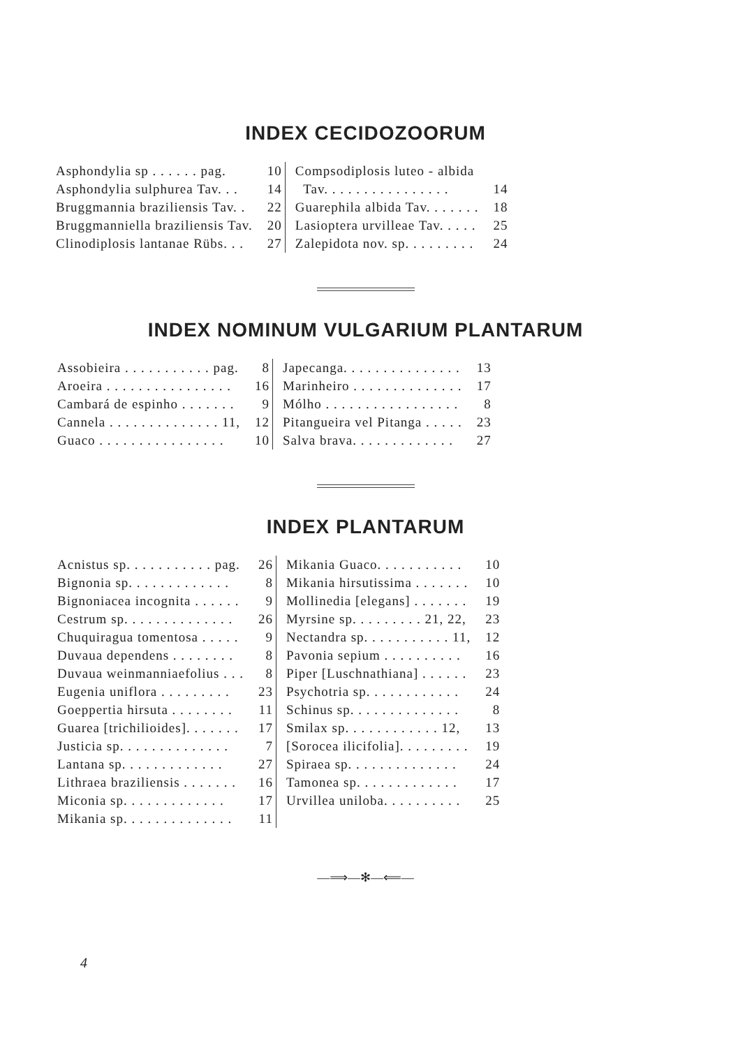INDEX CECIDOZOORUM
| Asphondylia sp . . . . . . pag. | 10 | | Compsodiplosis luteo - albida | |
| Asphondylia sulphurea Tav. . . | 14 | | Tav. . . . . . . . . . . . . . . . | 14 |
| Bruggmannia braziliensis Tav. . | 22 | | Guarephila albida Tav. . . . . . . | 18 |
| Bruggmanniella braziliensis Tav. | 20 | | Lasioptera urvilleae Tav. . . . . | 25 |
| Clinodiplosis lantanae Rübs. . . | 27 | | Zalepidota nov. sp. . . . . . . . . | 24 |
INDEX NOMINUM VULGARIUM PLANTARUM
| Assobieira . . . . . . . . . . . pag. | 8 | | Japecanga. . . . . . . . . . . . . . . | 13 |
| Aroeira . . . . . . . . . . . . . . . . | 16 | | Marinheiro . . . . . . . . . . . . . . | 17 |
| Cambará de espinho . . . . . . . | 9 | | Mólho . . . . . . . . . . . . . . . . . | 8 |
| Cannela . . . . . . . . . . . . . . 11, | 12 | | Pitangueira vel Pitanga . . . . . | 23 |
| Guaco . . . . . . . . . . . . . . . . | 10 | | Salva brava. . . . . . . . . . . . . | 27 |
INDEX PLANTARUM
| Acnistus sp. . . . . . . . . . . pag. | 26 | | Mikania Guaco. . . . . . . . . . . | 10 |
| Bignonia sp. . . . . . . . . . . . . | 8 | | Mikania hirsutissima . . . . . . . | 10 |
| Bignoniacea incognita . . . . . . | 9 | | Mollinedia [elegans] . . . . . . . | 19 |
| Cestrum sp. . . . . . . . . . . . . . | 26 | | Myrsine sp. . . . . . . . . 21, 22, | 23 |
| Chuquiragua tomentosa . . . . . | 9 | | Nectandra sp. . . . . . . . . . . 11, | 12 |
| Duvaua dependens . . . . . . . . | 8 | | Pavonia sepium . . . . . . . . . . | 16 |
| Duvaua weinmanniaefolius . . . | 8 | | Piper [Luschnathiana] . . . . . . | 23 |
| Eugenia uniflora . . . . . . . . . | 23 | | Psychotria sp. . . . . . . . . . . . | 24 |
| Goeppertia hirsuta . . . . . . . . | 11 | | Schinus sp. . . . . . . . . . . . . . | 8 |
| Guarea [trichilioides]. . . . . . . | 17 | | Smilax sp. . . . . . . . . . . . 12, | 13 |
| Justicia sp. . . . . . . . . . . . . . | 7 | | [Sorocea ilicifolia]. . . . . . . . . | 19 |
| Lantana sp. . . . . . . . . . . . . | 27 | | Spiraea sp. . . . . . . . . . . . . . | 24 |
| Lithraea braziliensis . . . . . . . | 16 | | Tamonea sp. . . . . . . . . . . . . | 17 |
| Miconia sp. . . . . . . . . . . . . | 17 | | Urvillea uniloba. . . . . . . . . . | 25 |
| Mikania sp. . . . . . . . . . . . . . | 11 | | | |
—⟹—✻—⟸—
4